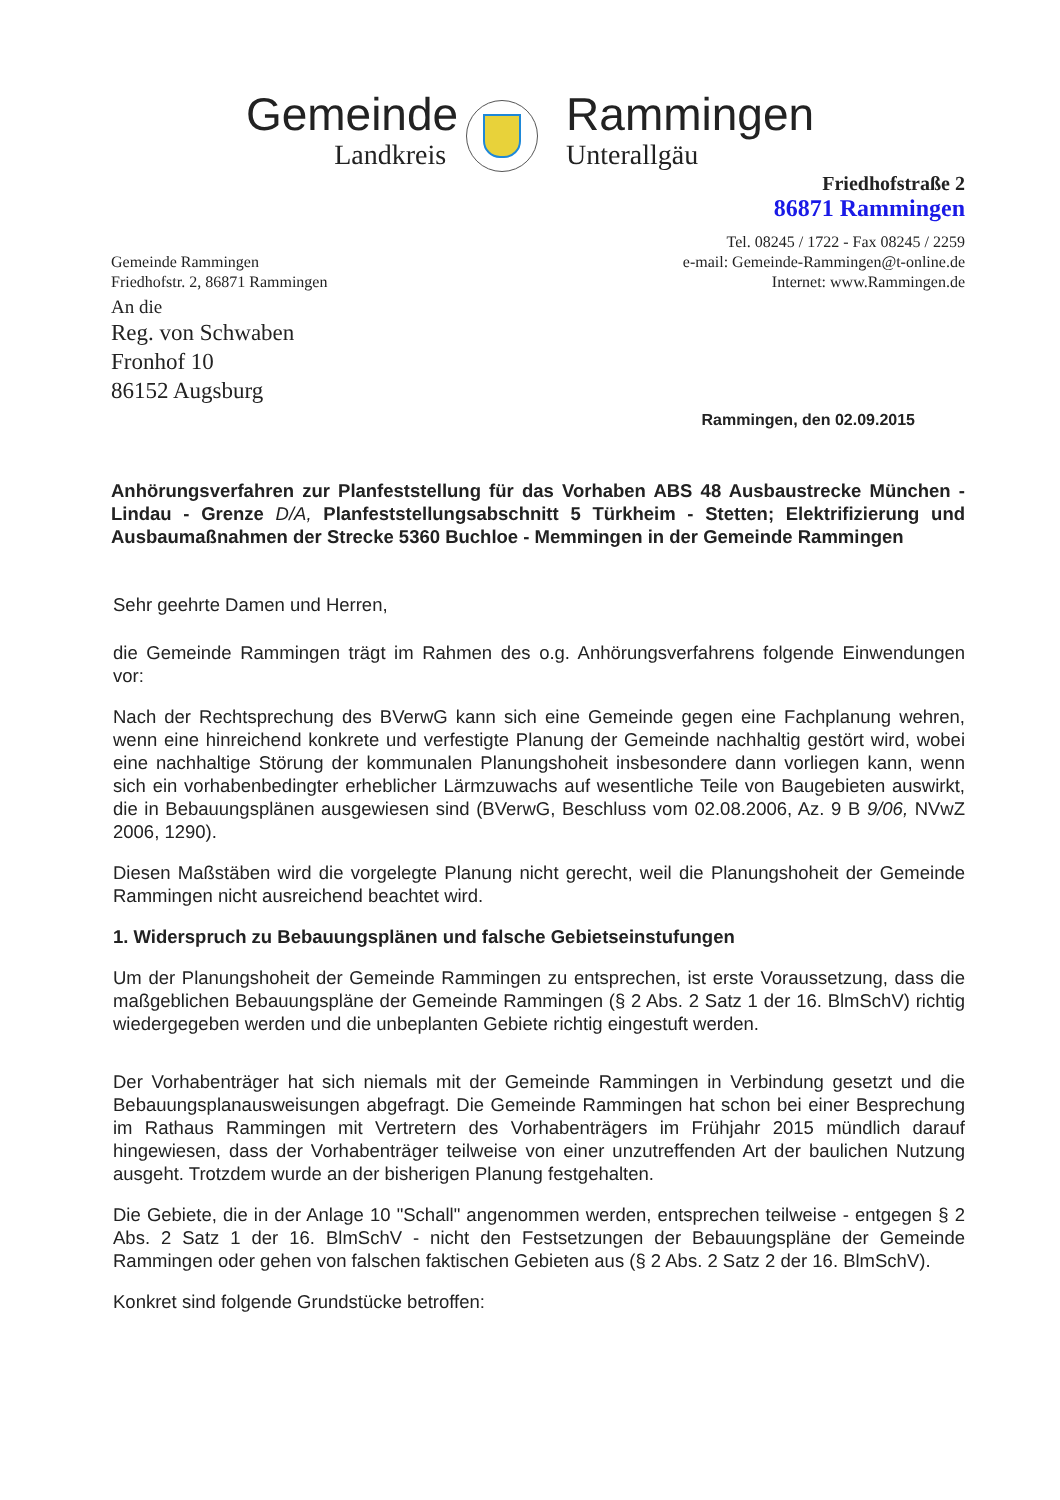Gemeinde
Landkreis
Rammingen
Unterallgäu
Friedhofstraße 2
86871 Rammingen
Gemeinde Rammingen
Friedhofstr. 2, 86871 Rammingen
Tel. 08245 / 1722 - Fax 08245 / 2259
e-mail: Gemeinde-Rammingen@t-online.de
Internet: www.Rammingen.de
An die
Reg. von Schwaben
Fronhof 10
86152 Augsburg
Rammingen, den 02.09.2015
Anhörungsverfahren zur Planfeststellung für das Vorhaben ABS 48 Ausbaustrecke München - Lindau - Grenze D/A, Planfeststellungsabschnitt 5 Türkheim - Stetten; Elektrifizierung und Ausbaumaßnahmen der Strecke 5360 Buchloe - Memmingen in der Gemeinde Rammingen
Sehr geehrte Damen und Herren,
die Gemeinde Rammingen trägt im Rahmen des o.g. Anhörungsverfahrens folgende Einwendungen vor:
Nach der Rechtsprechung des BVerwG kann sich eine Gemeinde gegen eine Fachplanung wehren, wenn eine hinreichend konkrete und verfestigte Planung der Gemeinde nachhaltig gestört wird, wobei eine nachhaltige Störung der kommunalen Planungshoheit insbesondere dann vorliegen kann, wenn sich ein vorhabenbedingter erheblicher Lärmzuwachs auf wesentliche Teile von Baugebieten auswirkt, die in Bebauungsplänen ausgewiesen sind (BVerwG, Beschluss vom 02.08.2006, Az. 9 B 9/06, NVwZ 2006, 1290).
Diesen Maßstäben wird die vorgelegte Planung nicht gerecht, weil die Planungshoheit der Gemeinde Rammingen nicht ausreichend beachtet wird.
1. Widerspruch zu Bebauungsplänen und falsche Gebietseinstufungen
Um der Planungshoheit der Gemeinde Rammingen zu entsprechen, ist erste Voraussetzung, dass die maßgeblichen Bebauungspläne der Gemeinde Rammingen (§ 2 Abs. 2 Satz 1 der 16. BlmSchV) richtig wiedergegeben werden und die unbeplanten Gebiete richtig eingestuft werden.
Der Vorhabenträger hat sich niemals mit der Gemeinde Rammingen in Verbindung gesetzt und die Bebauungsplanausweisungen abgefragt. Die Gemeinde Rammingen hat schon bei einer Besprechung im Rathaus Rammingen mit Vertretern des Vorhabenträgers im Frühjahr 2015 mündlich darauf hingewiesen, dass der Vorhabenträger teilweise von einer unzutreffenden Art der baulichen Nutzung ausgeht. Trotzdem wurde an der bisherigen Planung festgehalten.
Die Gebiete, die in der Anlage 10 "Schall" angenommen werden, entsprechen teilweise - entgegen § 2 Abs. 2 Satz 1 der 16. BlmSchV - nicht den Festsetzungen der Bebauungspläne der Gemeinde Rammingen oder gehen von falschen faktischen Gebieten aus (§ 2 Abs. 2 Satz 2 der 16. BlmSchV).
Konkret sind folgende Grundstücke betroffen: